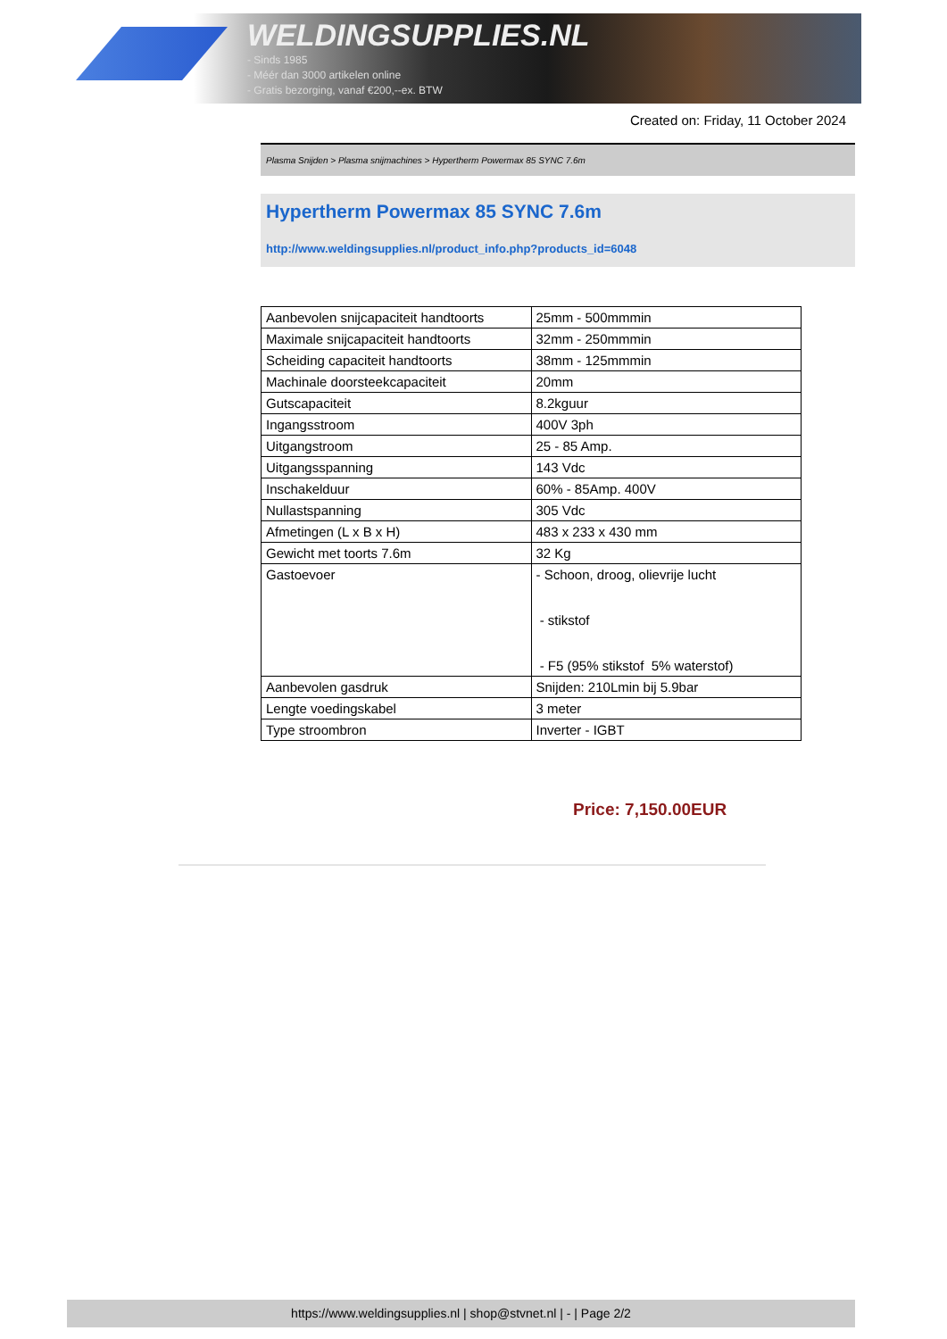WELDINGSUPPLIES.NL
- Sinds 1985
- Méér dan 3000 artikelen online
- Gratis bezorging, vanaf €200,--ex. BTW
Created on: Friday, 11 October 2024
Plasma Snijden > Plasma snijmachines > Hypertherm Powermax 85 SYNC 7.6m
Hypertherm Powermax 85 SYNC 7.6m
http://www.weldingsupplies.nl/product_info.php?products_id=6048
| Aanbevolen snijcapaciteit handtoorts | 25mm - 500mmmin |
| Maximale snijcapaciteit handtoorts | 32mm - 250mmmin |
| Scheiding capaciteit handtoorts | 38mm - 125mmmin |
| Machinale doorsteekcapaciteit | 20mm |
| Gutscapaciteit | 8.2kguur |
| Ingangsstroom | 400V 3ph |
| Uitgangstroom | 25 - 85 Amp. |
| Uitgangsspanning | 143 Vdc |
| Inschakelduur | 60% - 85Amp. 400V |
| Nullastspanning | 305 Vdc |
| Afmetingen (L x B x H) | 483 x 233 x 430 mm |
| Gewicht met toorts 7.6m | 32 Kg |
| Gastoevoer | - Schoon, droog, olievrije lucht - stikstof - F5 (95% stikstof 5% waterstof) |
| Aanbevolen gasdruk | Snijden: 210Lmin bij 5.9bar |
| Lengte voedingskabel | 3 meter |
| Type stroombron | Inverter - IGBT |
Price: 7,150.00EUR
https://www.weldingsupplies.nl | shop@stvnet.nl | - | Page 2/2